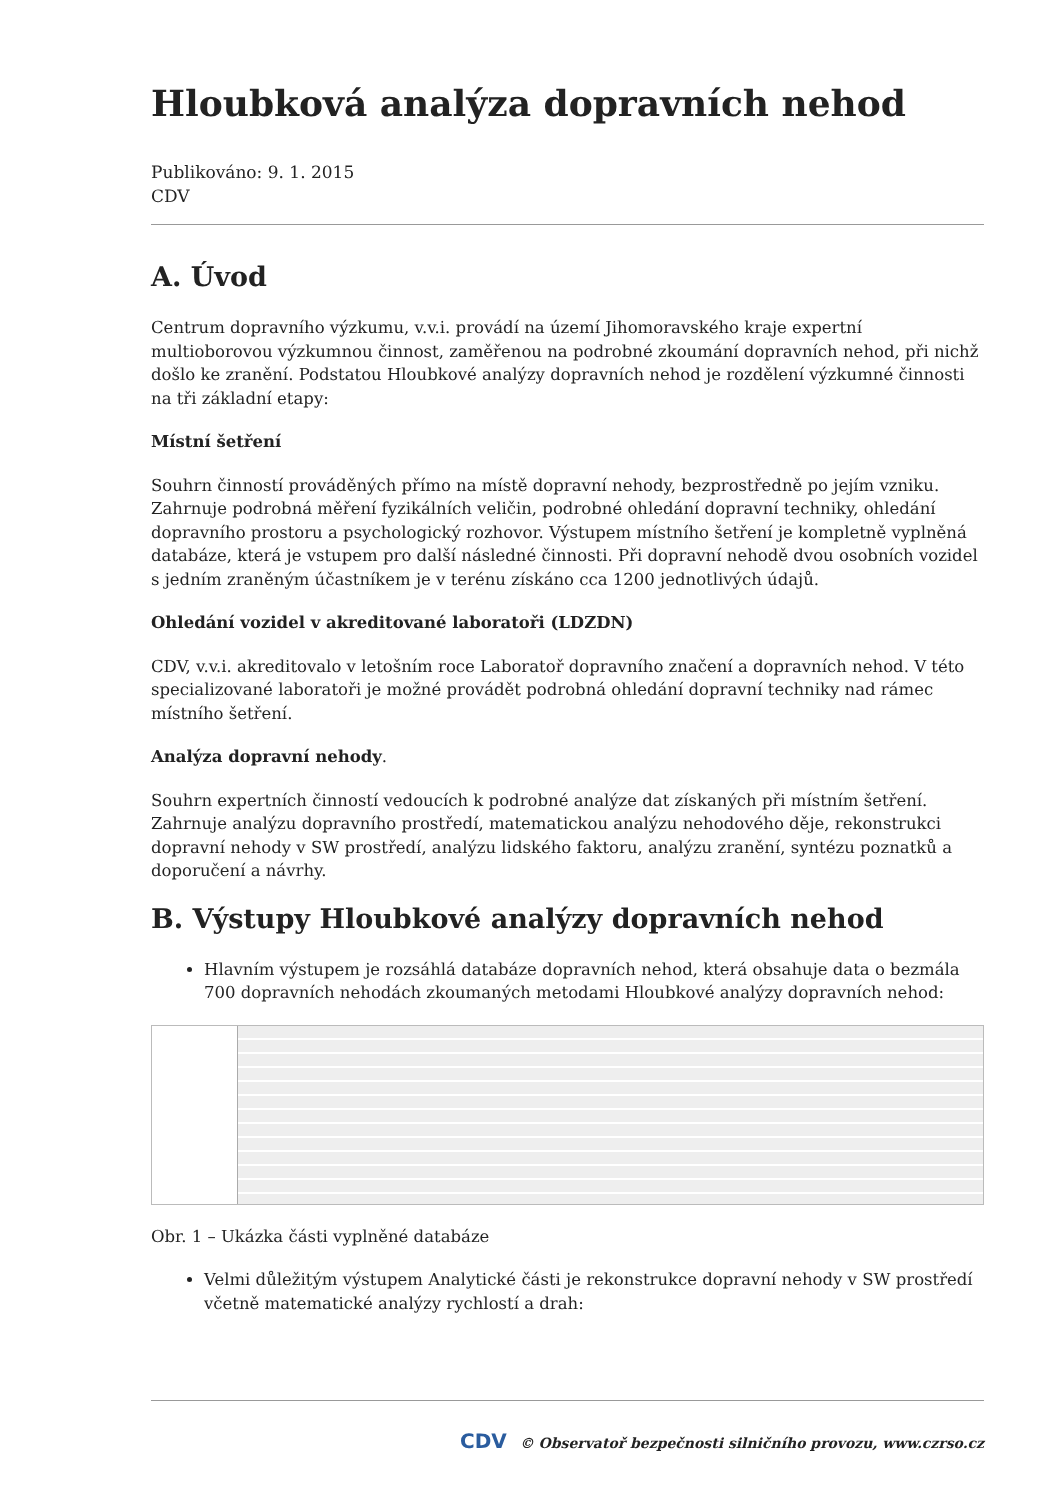Hloubková analýza dopravních nehod
Publikováno: 9. 1. 2015
CDV
A. Úvod
Centrum dopravního výzkumu, v.v.i. provádí na území Jihomoravského kraje expertní multioborovou výzkumnou činnost, zaměřenou na podrobné zkoumání dopravních nehod, při nichž došlo ke zranění. Podstatou Hloubkové analýzy dopravních nehod je rozdělení výzkumné činnosti na tři základní etapy:
Místní šetření
Souhrn činností prováděných přímo na místě dopravní nehody, bezprostředně po jejím vzniku. Zahrnuje podrobná měření fyzikálních veličin, podrobné ohledání dopravní techniky, ohledání dopravního prostoru a psychologický rozhovor. Výstupem místního šetření je kompletně vyplněná databáze, která je vstupem pro další následné činnosti. Při dopravní nehodě dvou osobních vozidel s jedním zraněným účastníkem je v terénu získáno cca 1200 jednotlivých údajů.
Ohledání vozidel v akreditované laboratoři (LDZDN)
CDV, v.v.i. akreditovalo v letošním roce Laboratoř dopravního značení a dopravních nehod. V této specializované laboratoři je možné provádět podrobná ohledání dopravní techniky nad rámec místního šetření.
Analýza dopravní nehody.
Souhrn expertních činností vedoucích k podrobné analýze dat získaných při místním šetření. Zahrnuje analýzu dopravního prostředí, matematickou analýzu nehodového děje, rekonstrukci dopravní nehody v SW prostředí, analýzu lidského faktoru, analýzu zranění, syntézu poznatků a doporučení a návrhy.
B. Výstupy Hloubkové analýzy dopravních nehod
Hlavním výstupem je rozsáhlá databáze dopravních nehod, která obsahuje data o bezmála 700 dopravních nehodách zkoumaných metodami Hloubkové analýzy dopravních nehod:
Obr. 1 – Ukázka části vyplněné databáze
Velmi důležitým výstupem Analytické části je rekonstrukce dopravní nehody v SW prostředí včetně matematické analýzy rychlostí a drah:
CDV © Observatoř bezpečnosti silničního provozu, www.czrso.cz